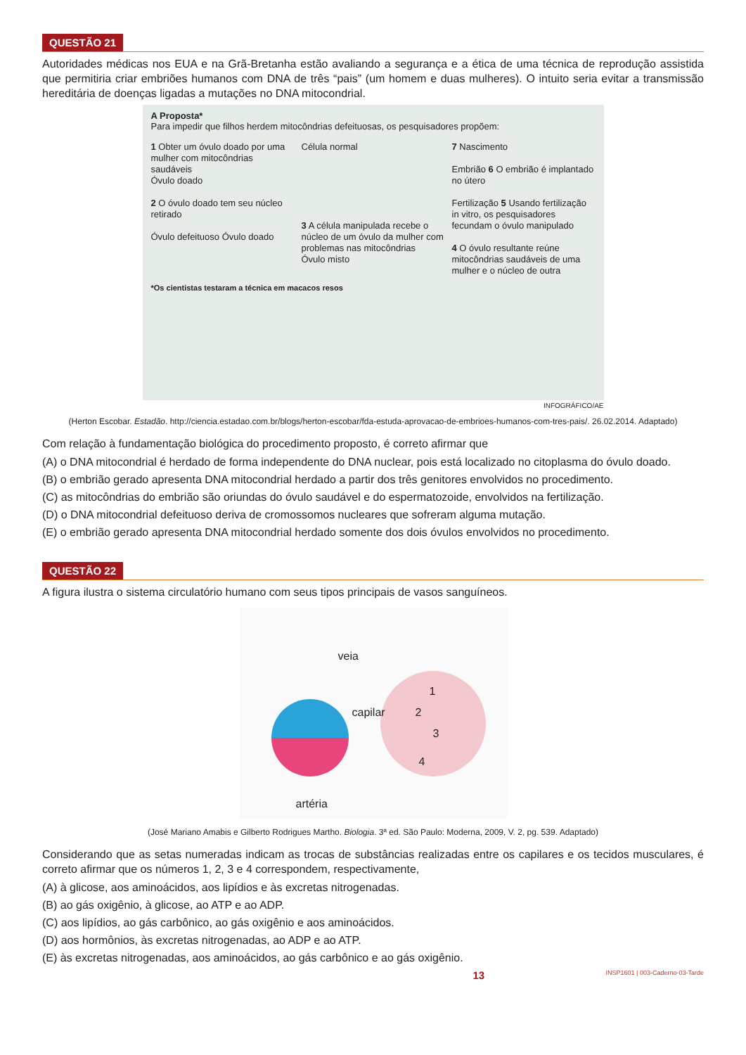QUESTÃO 21
Autoridades médicas nos EUA e na Grã-Bretanha estão avaliando a segurança e a ética de uma técnica de reprodução assistida que permitiria criar embriões humanos com DNA de três “pais” (um homem e duas mulheres). O intuito seria evitar a transmissão hereditária de doenças ligadas a mutações no DNA mitocondrial.
A Proposta*
Para impedir que filhos herdem mitocôndrias defeituosas, os pesquisadores propõem:
1 Obter um óvulo doado por uma mulher com mitocôndrias saudáveis
Óvulo doado
2 O óvulo doado tem seu núcleo retirado
Óvulo defeituoso Óvulo doado
Célula normal
3 A célula manipulada recebe o núcleo de um óvulo da mulher com problemas nas mitocôndrias
Óvulo misto
7 Nascimento
Embrião 6 O embrião é implantado no útero
Fertilização 5 Usando fertilização in vitro, os pesquisadores fecundam o óvulo manipulado
4 O óvulo resultante reúne mitocôndrias saudáveis de uma mulher e o núcleo de outra
*Os cientistas testaram a técnica em macacos resos
INFOGRÁFICO/AE
(Herton Escobar. Estadão. http://ciencia.estadao.com.br/blogs/herton-escobar/fda-estuda-aprovacao-de-embrioes-humanos-com-tres-pais/. 26.02.2014. Adaptado)
Com relação à fundamentação biológica do procedimento proposto, é correto afirmar que
(A) o DNA mitocondrial é herdado de forma independente do DNA nuclear, pois está localizado no citoplasma do óvulo doado.
(B) o embrião gerado apresenta DNA mitocondrial herdado a partir dos três genitores envolvidos no procedimento.
(C) as mitocôndrias do embrião são oriundas do óvulo saudável e do espermatozoide, envolvidos na fertilização.
(D) o DNA mitocondrial defeituoso deriva de cromossomos nucleares que sofreram alguma mutação.
(E) o embrião gerado apresenta DNA mitocondrial herdado somente dos dois óvulos envolvidos no procedimento.
QUESTÃO 22
A figura ilustra o sistema circulatório humano com seus tipos principais de vasos sanguíneos.
veia
capilar
1
2
3
4
artéria
(José Mariano Amabis e Gilberto Rodrigues Martho. Biologia. 3ª ed. São Paulo: Moderna, 2009, V. 2, pg. 539. Adaptado)
Considerando que as setas numeradas indicam as trocas de substâncias realizadas entre os capilares e os tecidos musculares, é correto afirmar que os números 1, 2, 3 e 4 correspondem, respectivamente,
(A) à glicose, aos aminoácidos, aos lipídios e às excretas nitrogenadas.
(B) ao gás oxigênio, à glicose, ao ATP e ao ADP.
(C) aos lipídios, ao gás carbônico, ao gás oxigênio e aos aminoácidos.
(D) aos hormônios, às excretas nitrogenadas, ao ADP e ao ATP.
(E) às excretas nitrogenadas, aos aminoácidos, ao gás carbônico e ao gás oxigênio.
13 INSP1601 | 003-Caderno-03-Tarde